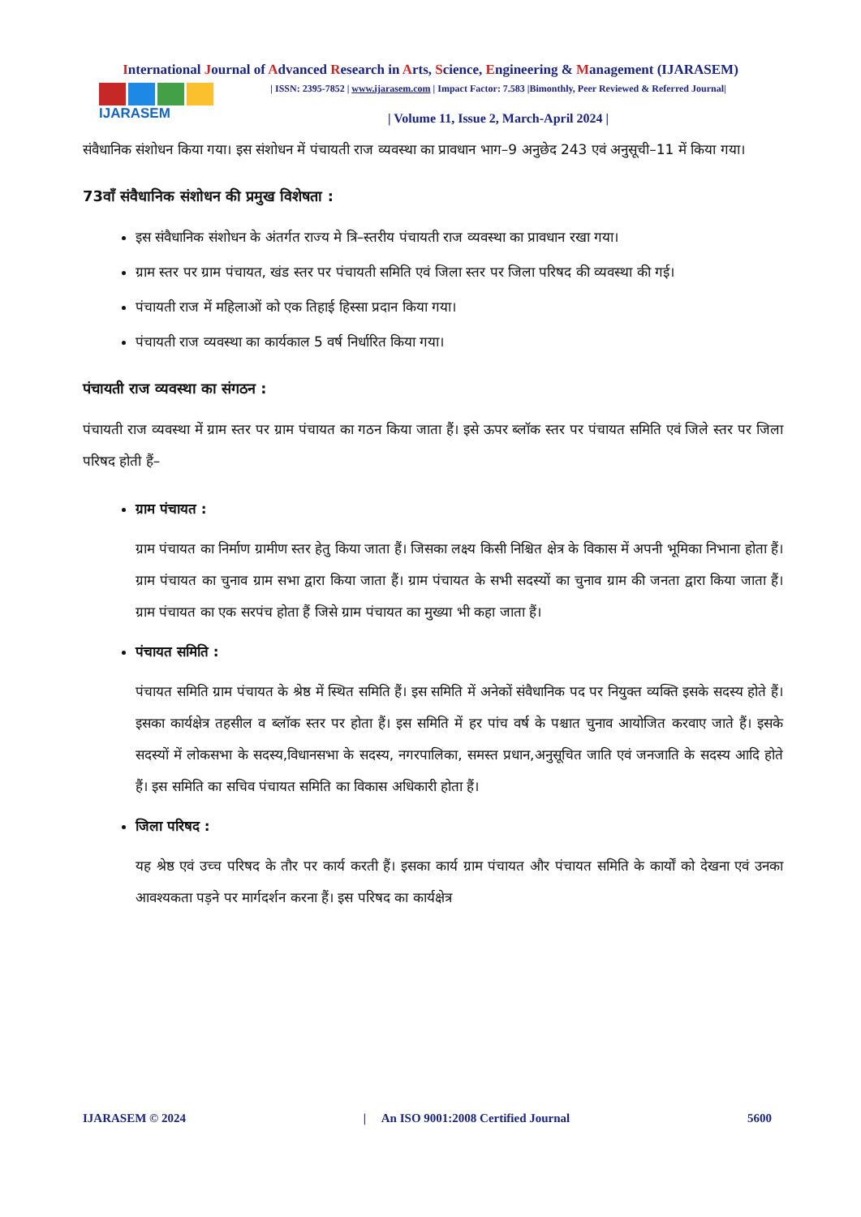International Journal of Advanced Research in Arts, Science, Engineering & Management (IJARASEM)
IJARASEM
| ISSN: 2395-7852 | www.ijarasem.com | Impact Factor: 7.583 |Bimonthly, Peer Reviewed & Referred Journal|
| Volume 11, Issue 2, March-April 2024 |
संवैधानिक संशोधन किया गया। इस संशोधन में पंचायती राज व्यवस्था का प्रावधान भाग–9 अनुछेद 243 एवं अनुसूची–11 में किया गया।
73वाँ संवैधानिक संशोधन की प्रमुख विशेषता :
इस संवैधानिक संशोधन के अंतर्गत राज्य मे त्रि–स्तरीय पंचायती राज व्यवस्था का प्रावधान रखा गया।
ग्राम स्तर पर ग्राम पंचायत, खंड स्तर पर पंचायती समिति एवं जिला स्तर पर जिला परिषद की व्यवस्था की गई।
पंचायती राज में महिलाओं को एक तिहाई हिस्सा प्रदान किया गया।
पंचायती राज व्यवस्था का कार्यकाल 5 वर्ष निर्धारित किया गया।
पंचायती राज व्यवस्था का संगठन :
पंचायती राज व्यवस्था में ग्राम स्तर पर ग्राम पंचायत का गठन किया जाता हैं। इसे ऊपर ब्लॉक स्तर पर पंचायत समिति एवं जिले स्तर पर जिला परिषद होती हैं–
ग्राम पंचायत :
ग्राम पंचायत का निर्माण ग्रामीण स्तर हेतु किया जाता हैं। जिसका लक्ष्य किसी निश्चित क्षेत्र के विकास में अपनी भूमिका निभाना होता हैं। ग्राम पंचायत का चुनाव ग्राम सभा द्वारा किया जाता हैं। ग्राम पंचायत के सभी सदस्यों का चुनाव ग्राम की जनता द्वारा किया जाता हैं। ग्राम पंचायत का एक सरपंच होता हैं जिसे ग्राम पंचायत का मुख्या भी कहा जाता हैं।
पंचायत समिति :
पंचायत समिति ग्राम पंचायत के श्रेष्ठ में स्थित समिति हैं। इस समिति में अनेकों संवैधानिक पद पर नियुक्त व्यक्ति इसके सदस्य होते हैं। इसका कार्यक्षेत्र तहसील व ब्लॉक स्तर पर होता हैं। इस समिति में हर पांच वर्ष के पश्चात चुनाव आयोजित करवाए जाते हैं। इसके सदस्यों में लोकसभा के सदस्य,विधानसभा के सदस्य, नगरपालिका, समस्त प्रधान,अनुसूचित जाति एवं जनजाति के सदस्य आदि होते हैं। इस समिति का सचिव पंचायत समिति का विकास अधिकारी होता हैं।
जिला परिषद :
यह श्रेष्ठ एवं उच्च परिषद के तौर पर कार्य करती हैं। इसका कार्य ग्राम पंचायत और पंचायत समिति के कार्यों को देखना एवं उनका आवश्यकता पड़ने पर मार्गदर्शन करना हैं। इस परिषद का कार्यक्षेत्र
IJARASEM © 2024 | An ISO 9001:2008 Certified Journal 5600